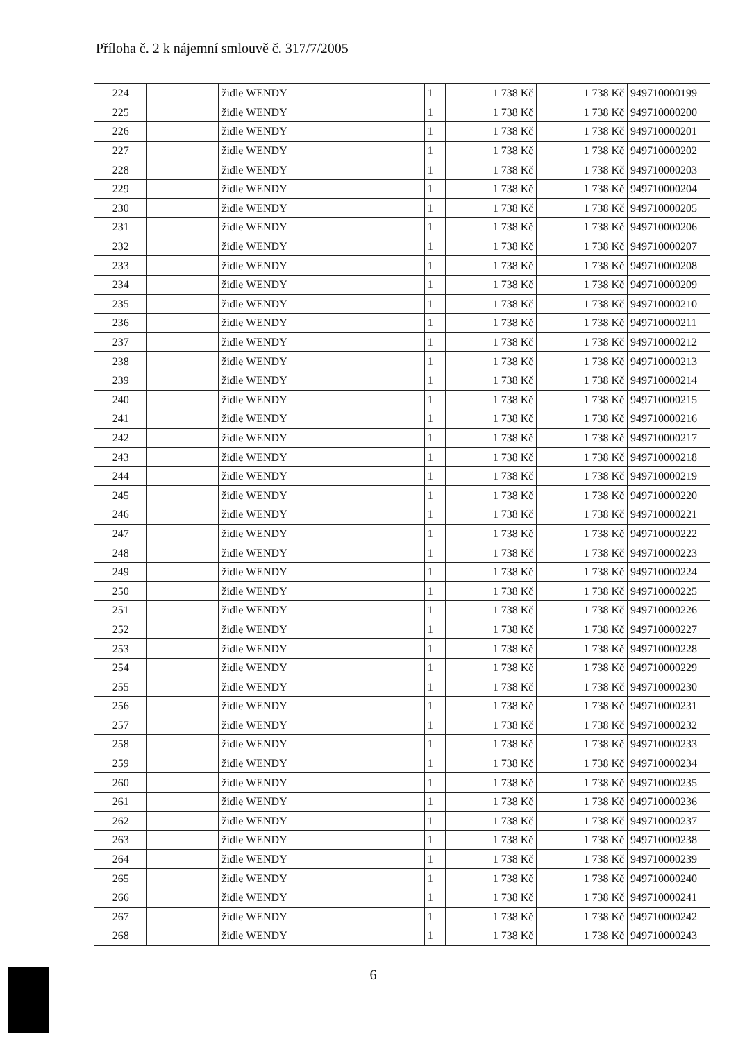Příloha č. 2 k nájemní smlouvě č. 317/7/2005
| 224 | | židle WENDY | 1 | 1 738 Kč | 1 738 Kč | 949710000199 |
| 225 | | židle WENDY | 1 | 1 738 Kč | 1 738 Kč | 949710000200 |
| 226 | | židle WENDY | 1 | 1 738 Kč | 1 738 Kč | 949710000201 |
| 227 | | židle WENDY | 1 | 1 738 Kč | 1 738 Kč | 949710000202 |
| 228 | | židle WENDY | 1 | 1 738 Kč | 1 738 Kč | 949710000203 |
| 229 | | židle WENDY | 1 | 1 738 Kč | 1 738 Kč | 949710000204 |
| 230 | | židle WENDY | 1 | 1 738 Kč | 1 738 Kč | 949710000205 |
| 231 | | židle WENDY | 1 | 1 738 Kč | 1 738 Kč | 949710000206 |
| 232 | | židle WENDY | 1 | 1 738 Kč | 1 738 Kč | 949710000207 |
| 233 | | židle WENDY | 1 | 1 738 Kč | 1 738 Kč | 949710000208 |
| 234 | | židle WENDY | 1 | 1 738 Kč | 1 738 Kč | 949710000209 |
| 235 | | židle WENDY | 1 | 1 738 Kč | 1 738 Kč | 949710000210 |
| 236 | | židle WENDY | 1 | 1 738 Kč | 1 738 Kč | 949710000211 |
| 237 | | židle WENDY | 1 | 1 738 Kč | 1 738 Kč | 949710000212 |
| 238 | | židle WENDY | 1 | 1 738 Kč | 1 738 Kč | 949710000213 |
| 239 | | židle WENDY | 1 | 1 738 Kč | 1 738 Kč | 949710000214 |
| 240 | | židle WENDY | 1 | 1 738 Kč | 1 738 Kč | 949710000215 |
| 241 | | židle WENDY | 1 | 1 738 Kč | 1 738 Kč | 949710000216 |
| 242 | | židle WENDY | 1 | 1 738 Kč | 1 738 Kč | 949710000217 |
| 243 | | židle WENDY | 1 | 1 738 Kč | 1 738 Kč | 949710000218 |
| 244 | | židle WENDY | 1 | 1 738 Kč | 1 738 Kč | 949710000219 |
| 245 | | židle WENDY | 1 | 1 738 Kč | 1 738 Kč | 949710000220 |
| 246 | | židle WENDY | 1 | 1 738 Kč | 1 738 Kč | 949710000221 |
| 247 | | židle WENDY | 1 | 1 738 Kč | 1 738 Kč | 949710000222 |
| 248 | | židle WENDY | 1 | 1 738 Kč | 1 738 Kč | 949710000223 |
| 249 | | židle WENDY | 1 | 1 738 Kč | 1 738 Kč | 949710000224 |
| 250 | | židle WENDY | 1 | 1 738 Kč | 1 738 Kč | 949710000225 |
| 251 | | židle WENDY | 1 | 1 738 Kč | 1 738 Kč | 949710000226 |
| 252 | | židle WENDY | 1 | 1 738 Kč | 1 738 Kč | 949710000227 |
| 253 | | židle WENDY | 1 | 1 738 Kč | 1 738 Kč | 949710000228 |
| 254 | | židle WENDY | 1 | 1 738 Kč | 1 738 Kč | 949710000229 |
| 255 | | židle WENDY | 1 | 1 738 Kč | 1 738 Kč | 949710000230 |
| 256 | | židle WENDY | 1 | 1 738 Kč | 1 738 Kč | 949710000231 |
| 257 | | židle WENDY | 1 | 1 738 Kč | 1 738 Kč | 949710000232 |
| 258 | | židle WENDY | 1 | 1 738 Kč | 1 738 Kč | 949710000233 |
| 259 | | židle WENDY | 1 | 1 738 Kč | 1 738 Kč | 949710000234 |
| 260 | | židle WENDY | 1 | 1 738 Kč | 1 738 Kč | 949710000235 |
| 261 | | židle WENDY | 1 | 1 738 Kč | 1 738 Kč | 949710000236 |
| 262 | | židle WENDY | 1 | 1 738 Kč | 1 738 Kč | 949710000237 |
| 263 | | židle WENDY | 1 | 1 738 Kč | 1 738 Kč | 949710000238 |
| 264 | | židle WENDY | 1 | 1 738 Kč | 1 738 Kč | 949710000239 |
| 265 | | židle WENDY | 1 | 1 738 Kč | 1 738 Kč | 949710000240 |
| 266 | | židle WENDY | 1 | 1 738 Kč | 1 738 Kč | 949710000241 |
| 267 | | židle WENDY | 1 | 1 738 Kč | 1 738 Kč | 949710000242 |
| 268 | | židle WENDY | 1 | 1 738 Kč | 1 738 Kč | 949710000243 |
6